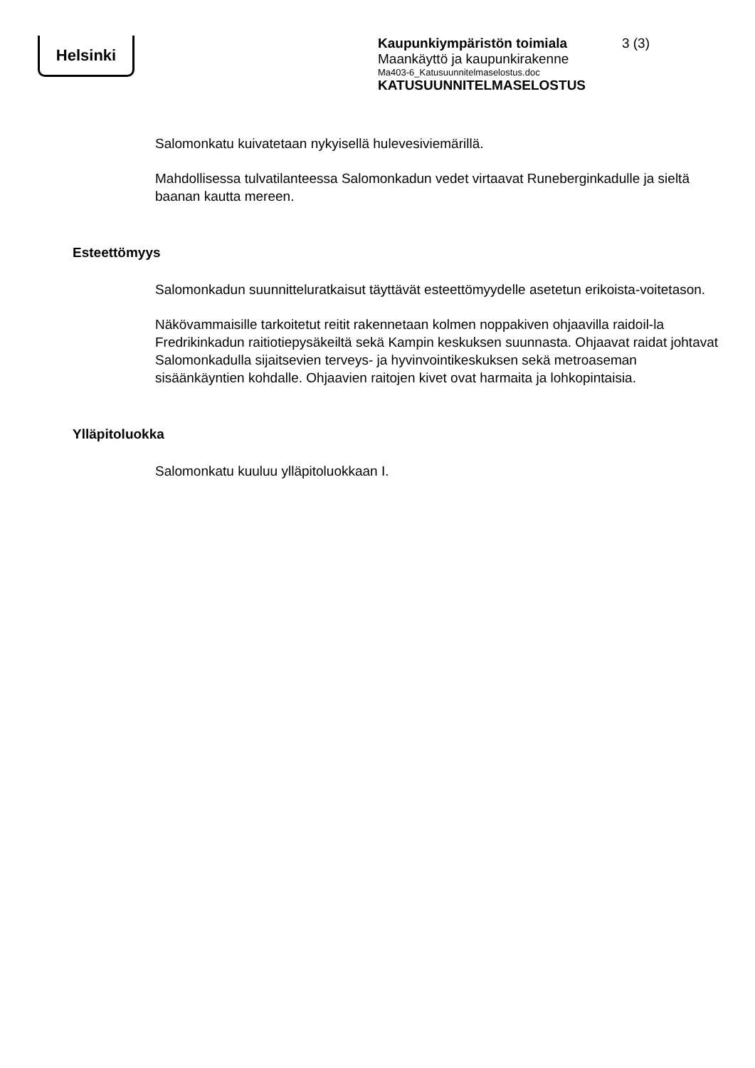Helsinki
Kaupunkiympäristön toimiala 3 (3)
Maankäyttö ja kaupunkirakenne
Ma403-6_Katusuunnitelmaselostus.doc
KATUSUUNNITELMASELOSTUS
Salomonkatu kuivatetaan nykyisellä hulevesiviemärillä.
Mahdollisessa tulvatilanteessa Salomonkadun vedet virtaavat Runeberginkadulle ja sieltä baanan kautta mereen.
Esteettömyys
Salomonkadun suunnitteluratkaisut täyttävät esteettömyydelle asetetun erikoista-voitetason.
Näkövammaisille tarkoitetut reitit rakennetaan kolmen noppakiven ohjaavilla raidoil-la Fredrikinkadun raitiotiepysäkeiltä sekä Kampin keskuksen suunnasta. Ohjaavat raidat johtavat Salomonkadulla sijaitsevien terveys- ja hyvinvointikeskuksen sekä metroaseman sisäänkäyntien kohdalle. Ohjaavien raitojen kivet ovat harmaita ja lohkopintaisia.
Ylläpitoluokka
Salomonkatu kuuluu ylläpitoluokkaan I.